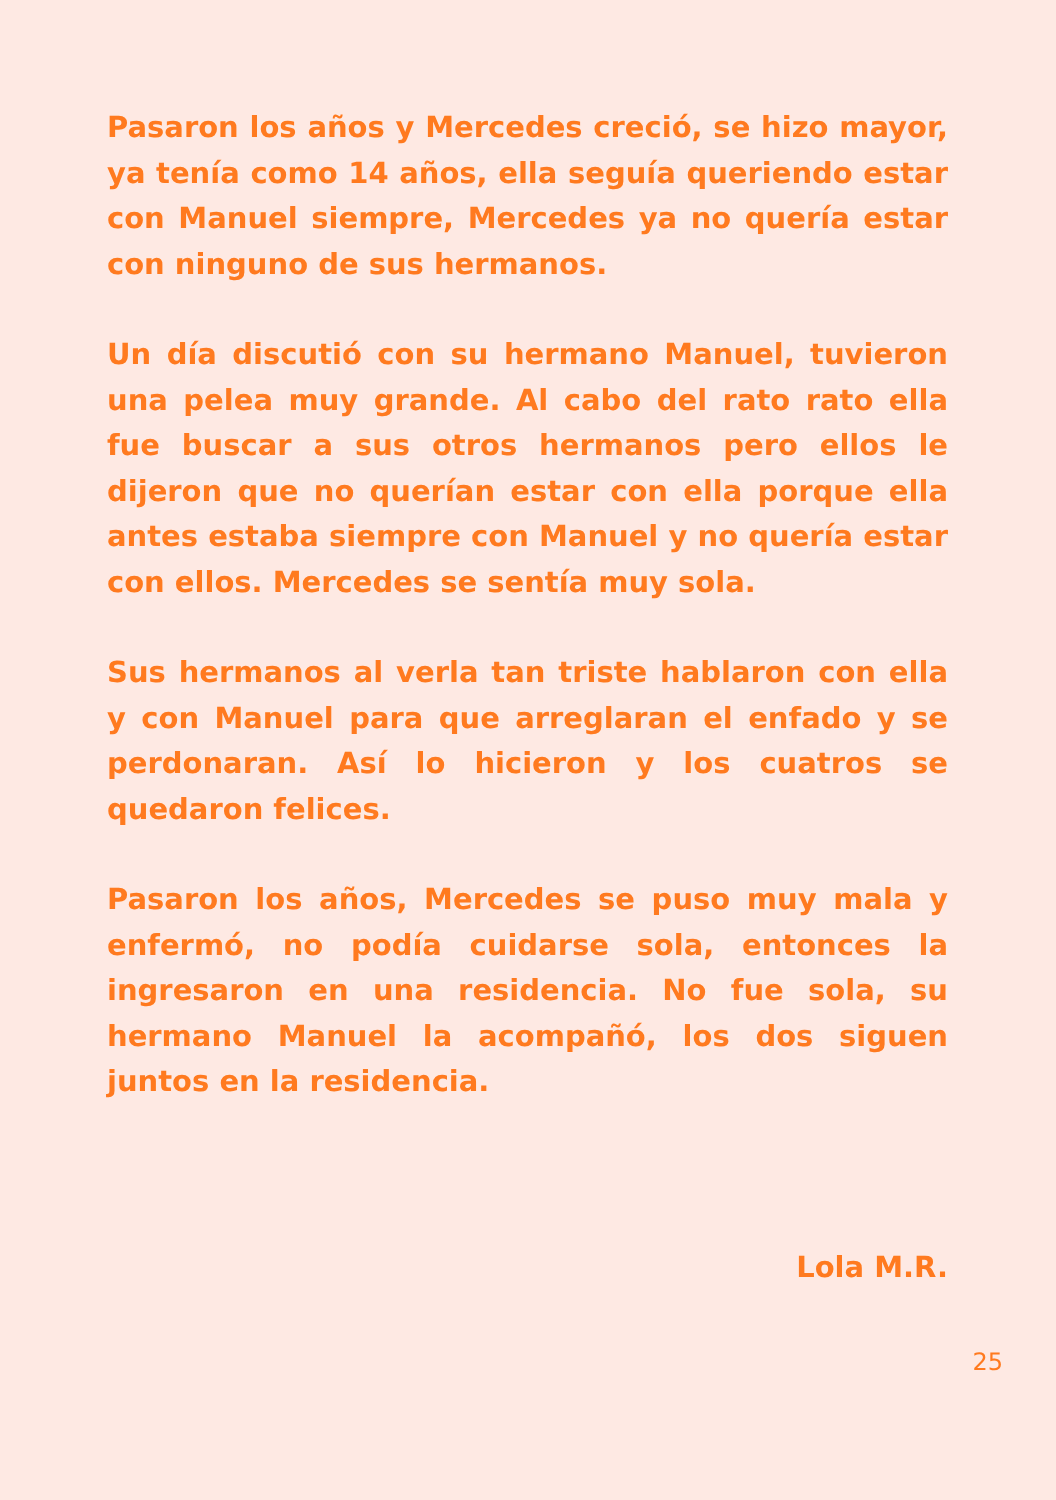Pasaron los años y Mercedes creció, se hizo mayor, ya tenía como 14 años, ella seguía queriendo estar con Manuel siempre, Mercedes ya no quería estar con ninguno de sus hermanos.
Un día discutió con su hermano Manuel, tuvieron una pelea muy grande. Al cabo del rato rato ella fue buscar a sus otros hermanos pero ellos le dijeron que no querían estar con ella porque ella antes estaba siempre con Manuel y no quería estar con ellos. Mercedes se sentía muy sola.
Sus hermanos al verla tan triste hablaron con ella y con Manuel para que arreglaran el enfado y se perdonaran. Así lo hicieron y los cuatros se quedaron felices.
Pasaron los años, Mercedes se puso muy mala y enfermó, no podía cuidarse sola, entonces la ingresaron en una residencia. No fue sola, su hermano Manuel la acompañó, los dos siguen juntos en la residencia.
Lola M.R.
25